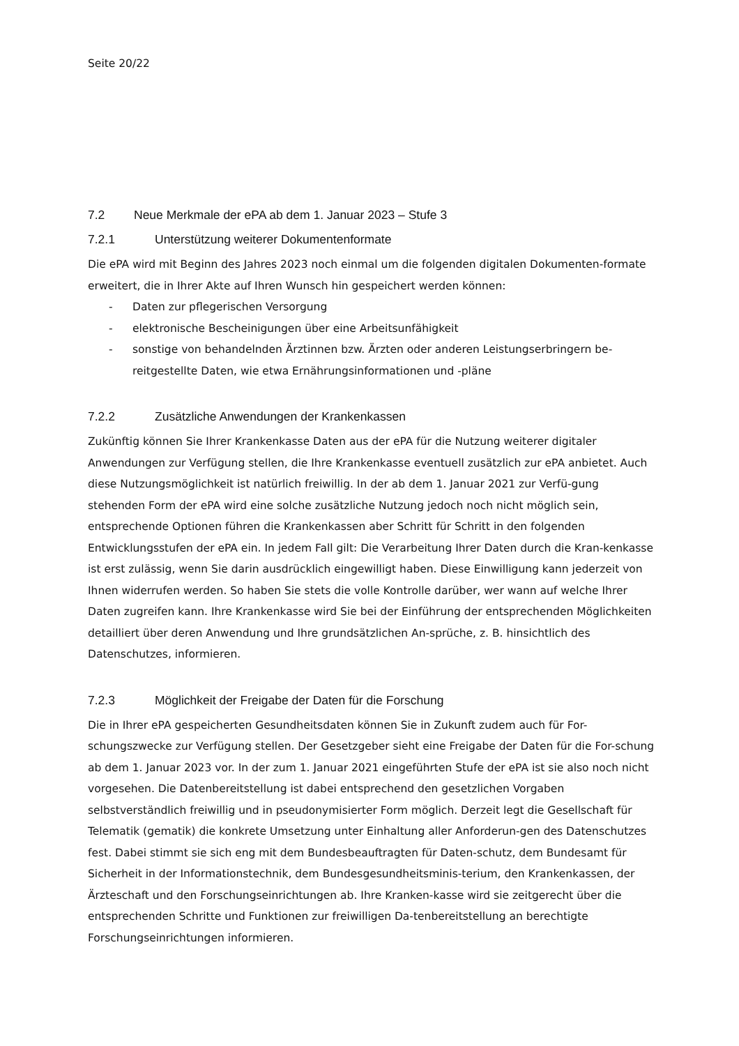Seite 20/22
7.2 Neue Merkmale der ePA ab dem 1. Januar 2023 – Stufe 3
7.2.1 Unterstützung weiterer Dokumentenformate
Die ePA wird mit Beginn des Jahres 2023 noch einmal um die folgenden digitalen Dokumenten-formate erweitert, die in Ihrer Akte auf Ihren Wunsch hin gespeichert werden können:
- Daten zur pflegerischen Versorgung
- elektronische Bescheinigungen über eine Arbeitsunfähigkeit
- sonstige von behandelnden Ärztinnen bzw. Ärzten oder anderen Leistungserbringern be-reitgestellte Daten, wie etwa Ernährungsinformationen und -pläne
7.2.2 Zusätzliche Anwendungen der Krankenkassen
Zukünftig können Sie Ihrer Krankenkasse Daten aus der ePA für die Nutzung weiterer digitaler Anwendungen zur Verfügung stellen, die Ihre Krankenkasse eventuell zusätzlich zur ePA anbietet. Auch diese Nutzungsmöglichkeit ist natürlich freiwillig. In der ab dem 1. Januar 2021 zur Verfü-gung stehenden Form der ePA wird eine solche zusätzliche Nutzung jedoch noch nicht möglich sein, entsprechende Optionen führen die Krankenkassen aber Schritt für Schritt in den folgenden Entwicklungsstufen der ePA ein. In jedem Fall gilt: Die Verarbeitung Ihrer Daten durch die Kran-kenkasse ist erst zulässig, wenn Sie darin ausdrücklich eingewilligt haben. Diese Einwilligung kann jederzeit von Ihnen widerrufen werden. So haben Sie stets die volle Kontrolle darüber, wer wann auf welche Ihrer Daten zugreifen kann. Ihre Krankenkasse wird Sie bei der Einführung der entsprechenden Möglichkeiten detailliert über deren Anwendung und Ihre grundsätzlichen An-sprüche, z. B. hinsichtlich des Datenschutzes, informieren.
7.2.3 Möglichkeit der Freigabe der Daten für die Forschung
Die in Ihrer ePA gespeicherten Gesundheitsdaten können Sie in Zukunft zudem auch für For-schungszwecke zur Verfügung stellen. Der Gesetzgeber sieht eine Freigabe der Daten für die For-schung ab dem 1. Januar 2023 vor. In der zum 1. Januar 2021 eingeführten Stufe der ePA ist sie also noch nicht vorgesehen. Die Datenbereitstellung ist dabei entsprechend den gesetzlichen Vorgaben selbstverständlich freiwillig und in pseudonymisierter Form möglich. Derzeit legt die Gesellschaft für Telematik (gematik) die konkrete Umsetzung unter Einhaltung aller Anforderun-gen des Datenschutzes fest. Dabei stimmt sie sich eng mit dem Bundesbeauftragten für Daten-schutz, dem Bundesamt für Sicherheit in der Informationstechnik, dem Bundesgesundheitsminis-terium, den Krankenkassen, der Ärzteschaft und den Forschungseinrichtungen ab. Ihre Kranken-kasse wird sie zeitgerecht über die entsprechenden Schritte und Funktionen zur freiwilligen Da-tenbereitstellung an berechtigte Forschungseinrichtungen informieren.